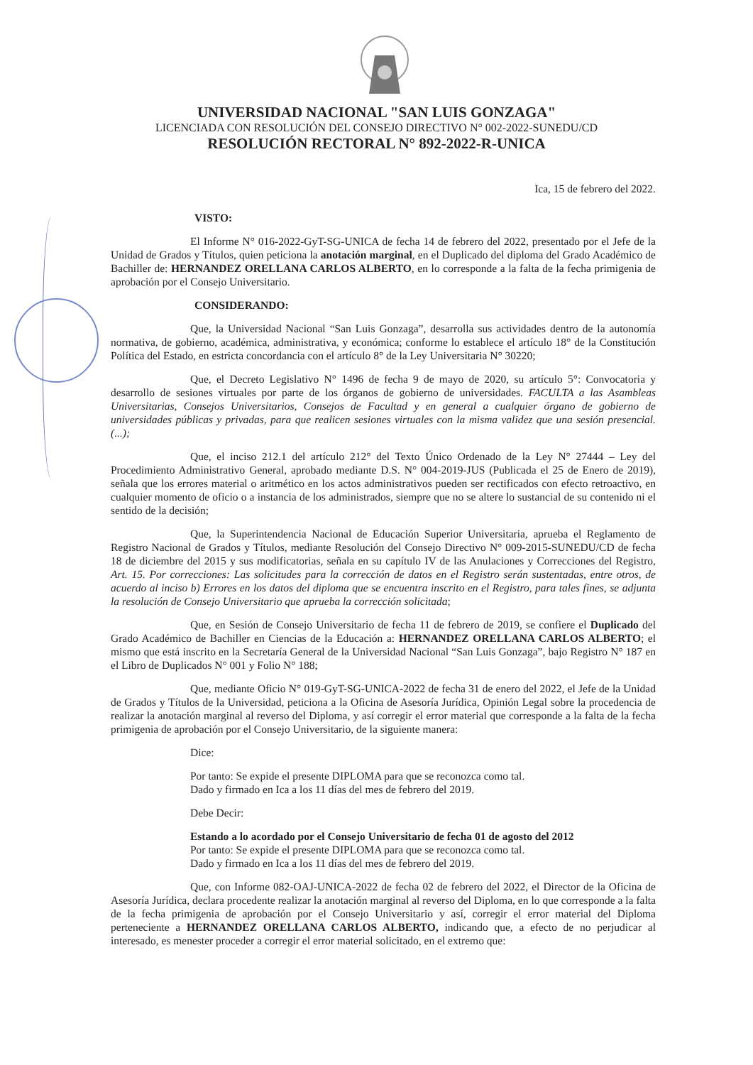UNIVERSIDAD NACIONAL "SAN LUIS GONZAGA"
LICENCIADA CON RESOLUCIÓN DEL CONSEJO DIRECTIVO N° 002-2022-SUNEDU/CD
RESOLUCIÓN RECTORAL N° 892-2022-R-UNICA
Ica, 15 de febrero del 2022.
VISTO:
El Informe N° 016-2022-GyT-SG-UNICA de fecha 14 de febrero del 2022, presentado por el Jefe de la Unidad de Grados y Títulos, quien peticiona la anotación marginal, en el Duplicado del diploma del Grado Académico de Bachiller de: HERNANDEZ ORELLANA CARLOS ALBERTO, en lo corresponde a la falta de la fecha primigenia de aprobación por el Consejo Universitario.
CONSIDERANDO:
Que, la Universidad Nacional “San Luis Gonzaga”, desarrolla sus actividades dentro de la autonomía normativa, de gobierno, académica, administrativa, y económica; conforme lo establece el artículo 18° de la Constitución Política del Estado, en estricta concordancia con el artículo 8° de la Ley Universitaria N° 30220;
Que, el Decreto Legislativo N° 1496 de fecha 9 de mayo de 2020, su artículo 5°: Convocatoria y desarrollo de sesiones virtuales por parte de los órganos de gobierno de universidades. FACULTA a las Asambleas Universitarias, Consejos Universitarios, Consejos de Facultad y en general a cualquier órgano de gobierno de universidades públicas y privadas, para que realicen sesiones virtuales con la misma validez que una sesión presencial. (...);
Que, el inciso 212.1 del artículo 212° del Texto Único Ordenado de la Ley N° 27444 – Ley del Procedimiento Administrativo General, aprobado mediante D.S. N° 004-2019-JUS (Publicada el 25 de Enero de 2019), señala que los errores material o aritmético en los actos administrativos pueden ser rectificados con efecto retroactivo, en cualquier momento de oficio o a instancia de los administrados, siempre que no se altere lo sustancial de su contenido ni el sentido de la decisión;
Que, la Superintendencia Nacional de Educación Superior Universitaria, aprueba el Reglamento de Registro Nacional de Grados y Títulos, mediante Resolución del Consejo Directivo N° 009-2015-SUNEDU/CD de fecha 18 de diciembre del 2015 y sus modificatorias, señala en su capítulo IV de las Anulaciones y Correcciones del Registro, Art. 15. Por correcciones: Las solicitudes para la corrección de datos en el Registro serán sustentadas, entre otros, de acuerdo al inciso b) Errores en los datos del diploma que se encuentra inscrito en el Registro, para tales fines, se adjunta la resolución de Consejo Universitario que aprueba la corrección solicitada;
Que, en Sesión de Consejo Universitario de fecha 11 de febrero de 2019, se confiere el Duplicado del Grado Académico de Bachiller en Ciencias de la Educación a: HERNANDEZ ORELLANA CARLOS ALBERTO; el mismo que está inscrito en la Secretaría General de la Universidad Nacional “San Luis Gonzaga”, bajo Registro N° 187 en el Libro de Duplicados N° 001 y Folio N° 188;
Que, mediante Oficio N° 019-GyT-SG-UNICA-2022 de fecha 31 de enero del 2022, el Jefe de la Unidad de Grados y Títulos de la Universidad, peticiona a la Oficina de Asesoría Jurídica, Opinión Legal sobre la procedencia de realizar la anotación marginal al reverso del Diploma, y así corregir el error material que corresponde a la falta de la fecha primigenia de aprobación por el Consejo Universitario, de la siguiente manera:
Dice:
Por tanto: Se expide el presente DIPLOMA para que se reconozca como tal.
Dado y firmado en Ica a los 11 días del mes de febrero del 2019.
Debe Decir:
Estando a lo acordado por el Consejo Universitario de fecha 01 de agosto del 2012
Por tanto: Se expide el presente DIPLOMA para que se reconozca como tal.
Dado y firmado en Ica a los 11 días del mes de febrero del 2019.
Que, con Informe 082-OAJ-UNICA-2022 de fecha 02 de febrero del 2022, el Director de la Oficina de Asesoría Jurídica, declara procedente realizar la anotación marginal al reverso del Diploma, en lo que corresponde a la falta de la fecha primigenia de aprobación por el Consejo Universitario y así, corregir el error material del Diploma perteneciente a HERNANDEZ ORELLANA CARLOS ALBERTO, indicando que, a efecto de no perjudicar al interesado, es menester proceder a corregir el error material solicitado, en el extremo que: